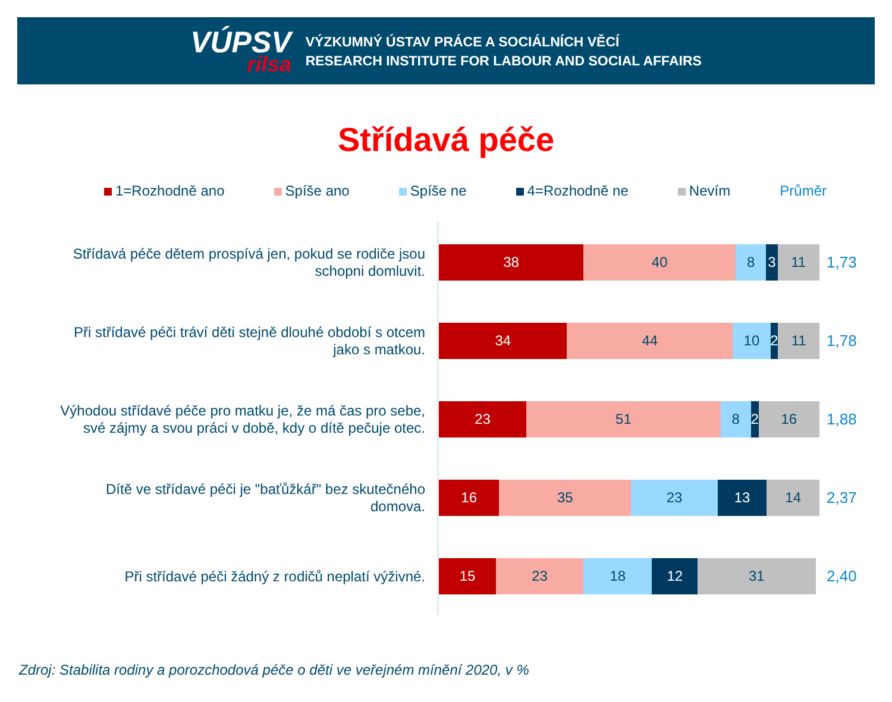VÚPSV
rilsa
VÝZKUMNÝ ÚSTAV PRÁCE A SOCIÁLNÍCH VĚCÍ
RESEARCH INSTITUTE FOR LABOUR AND SOCIAL AFFAIRS
Střídavá péče
1=Rozhodně ano Spíše ano Spíše ne 4=Rozhodně ne Nevím Průměr
Střídavá péče dětem prospívá jen, pokud se rodiče jsou
schopni domluvit.
38 40 8 3 11
1,73
Při střídavé péči tráví děti stejně dlouhé období s otcem
jako s matkou.
34 44 10 2 11
1,78
Výhodou střídavé péče pro matku je, že má čas pro sebe,
své zájmy a svou práci v době, kdy o dítě pečuje otec.
23 51 8 2 16
1,88
Dítě ve střídavé péči je "baťůžkář" bez skutečného
domova.
16 35 23 13 14
2,37
Při střídavé péči žádný z rodičů neplatí výživné.
15 23 18 12 31
2,40
Zdroj: Stabilita rodiny a porozchodová péče o děti ve veřejném mínění 2020, v %